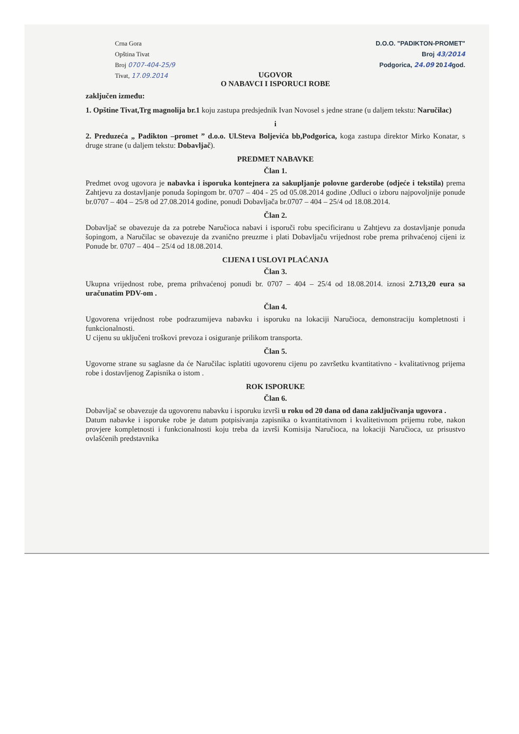Crna Gora
Opština Tivat
Broj 0707-404-25/9
Tivat, 17.09.2014
D.O.O. "PADIKTON-PROMET"
Broj 43/2014
Podgorica, 24.09 2014god.
UGOVOR
O NABAVCI I ISPORUCI ROBE
zaključen između:
1. Opštine Tivat,Trg magnolija br.1 koju zastupa predsjednik Ivan Novosel s jedne strane (u daljem tekstu: Naručilac)
i
2. Preduzeća „ Padikton –promet ” d.o.o. Ul.Steva Boljevića bb,Podgorica, koga zastupa direktor Mirko Konatar, s druge strane (u daljem tekstu: Dobavljač).
PREDMET NABAVKE
Član 1.
Predmet ovog ugovora je nabavka i isporuka kontejnera za sakupljanje polovne garderobe (odjeće i tekstila) prema Zahtjevu za dostavljanje ponuda šopingom br. 0707 – 404 - 25 od 05.08.2014 godine ,Odluci o izboru najpovoljnije ponude br.0707 – 404 – 25/8 od 27.08.2014 godine, ponudi Dobavljača br.0707 – 404 – 25/4 od 18.08.2014.
Član 2.
Dobavljač se obavezuje da za potrebe Naručioca nabavi i isporuči robu specificiranu u Zahtjevu za dostavljanje ponuda šopingom, a Naručilac se obavezuje da zvanično preuzme i plati Dobavljaču vrijednost robe prema prihvaćenoj cijeni iz Ponude br. 0707 – 404 – 25/4 od 18.08.2014.
CIJENA I USLOVI PLAĆANJA
Član 3.
Ukupna vrijednost robe, prema prihvaćenoj ponudi br. 0707 – 404 – 25/4 od 18.08.2014. iznosi 2.713,20 eura sa uračunatim PDV-om .
Član 4.
Ugovorena vrijednost robe podrazumijeva nabavku i isporuku na lokaciji Naručioca, demonstraciju kompletnosti i funkcionalnosti.
U cijenu su uključeni troškovi prevoza i osiguranje prilikom transporta.
Član 5.
Ugovorne strane su saglasne da će Naručilac isplatiti ugovorenu cijenu po završetku kvantitativno - kvalitativnog prijema robe i dostavljenog Zapisnika o istom .
ROK ISPORUKE
Član 6.
Dobavljač se obavezuje da ugovorenu nabavku i isporuku izvrši u roku od 20 dana od dana zaključivanja ugovora .
Datum nabavke i isporuke robe je datum potpisivanja zapisnika o kvantitativnom i kvalitetivnom prijemu robe, nakon provjere kompletnosti i funkcionalnosti koju treba da izvrši Komisija Naručioca, na lokaciji Naručioca, uz prisustvo ovlašćenih predstavnika